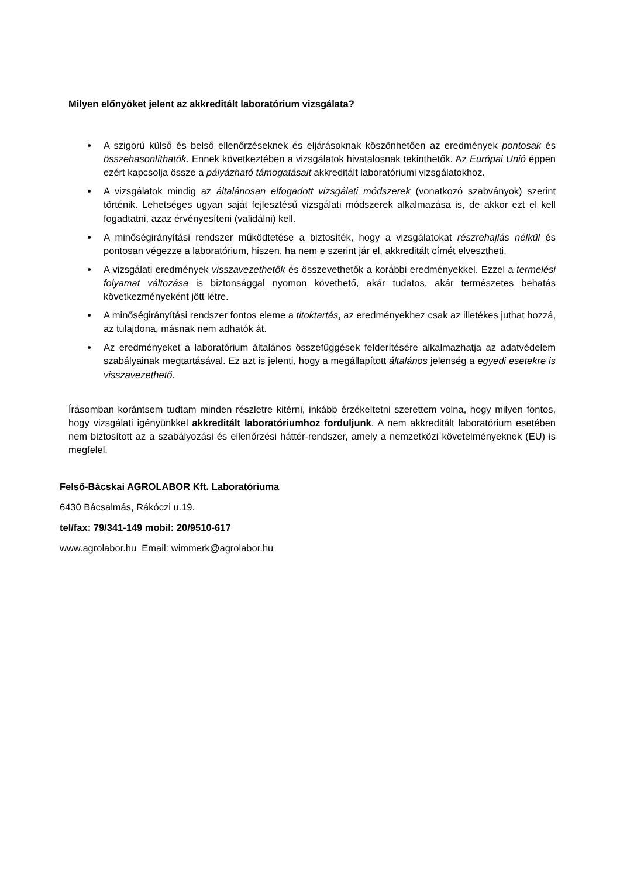Milyen előnyöket jelent az akkreditált laboratórium vizsgálata?
A szigorú külső és belső ellenőrzéseknek és eljárásoknak köszönhetően az eredmények pontosak és összehasonlíthatók. Ennek következtében a vizsgálatok hivatalosnak tekinthetők. Az Európai Unió éppen ezért kapcsolja össze a pályázható támogatásait akkreditált laboratóriumi vizsgálatokhoz.
A vizsgálatok mindig az általánosan elfogadott vizsgálati módszerek (vonatkozó szabványok) szerint történik. Lehetséges ugyan saját fejlesztésű vizsgálati módszerek alkalmazása is, de akkor ezt el kell fogadtatni, azaz érvényesíteni (validálni) kell.
A minőségirányítási rendszer működtetése a biztosíték, hogy a vizsgálatokat részrehajlás nélkül és pontosan végezze a laboratórium, hiszen, ha nem e szerint jár el, akkreditált címét elvesztheti.
A vizsgálati eredmények visszavezethetők és összevethetők a korábbi eredményekkel. Ezzel a termelési folyamat változása is biztonsággal nyomon követhető, akár tudatos, akár természetes behatás következményeként jött létre.
A minőségirányítási rendszer fontos eleme a titoktartás, az eredményekhez csak az illetékes juthat hozzá, az tulajdona, másnak nem adhatók át.
Az eredményeket a laboratórium általános összefüggések felderítésére alkalmazhatja az adatvédelem szabályainak megtartásával. Ez azt is jelenti, hogy a megállapított általános jelenség a egyedi esetekre is visszavezethető.
Írásomban korántsem tudtam minden részletre kitérni, inkább érzékeltetni szerettem volna, hogy milyen fontos, hogy vizsgálati igényünkkel akkreditált laboratóriumhoz forduljunk. A nem akkreditált laboratórium esetében nem biztosított az a szabályozási és ellenőrzési háttér-rendszer, amely a nemzetközi követelményeknek (EU) is megfelel.
Felső-Bácskai AGROLABOR Kft. Laboratóriuma
6430 Bácsalmás, Rákóczi u.19.
tel/fax: 79/341-149 mobil: 20/9510-617
www.agrolabor.hu Email: wimmerk@agrolabor.hu